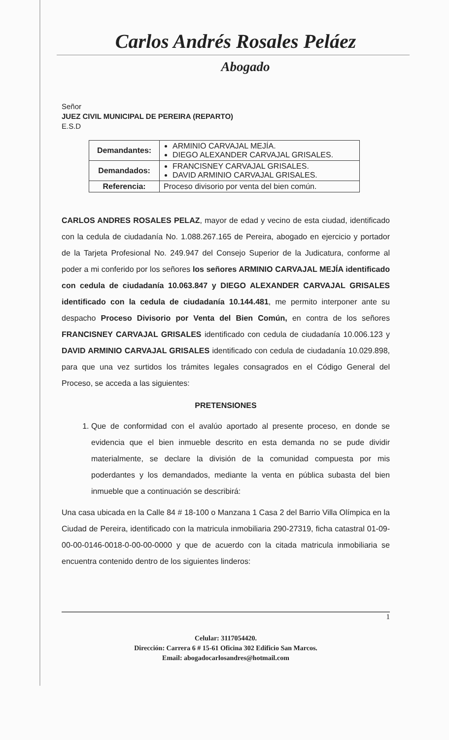Carlos Andrés Rosales Peláez
Abogado
Señor
JUEZ CIVIL MUNICIPAL DE PEREIRA (REPARTO)
E.S.D
| Demandantes: | ARMINIO CARVAJAL MEJÍA. DIEGO ALEXANDER CARVAJAL GRISALES. |
| Demandados: | FRANCISNEY CARVAJAL GRISALES. DAVID ARMINIO CARVAJAL GRISALES. |
| Referencia: | Proceso divisorio por venta del bien común. |
CARLOS ANDRES ROSALES PELAZ, mayor de edad y vecino de esta ciudad, identificado con la cedula de ciudadanía No. 1.088.267.165 de Pereira, abogado en ejercicio y portador de la Tarjeta Profesional No. 249.947 del Consejo Superior de la Judicatura, conforme al poder a mi conferido por los señores los señores ARMINIO CARVAJAL MEJÍA identificado con cedula de ciudadanía 10.063.847 y DIEGO ALEXANDER CARVAJAL GRISALES identificado con la cedula de ciudadanía 10.144.481, me permito interponer ante su despacho Proceso Divisorio por Venta del Bien Común, en contra de los señores FRANCISNEY CARVAJAL GRISALES identificado con cedula de ciudadanía 10.006.123 y DAVID ARMINIO CARVAJAL GRISALES identificado con cedula de ciudadanía 10.029.898, para que una vez surtidos los trámites legales consagrados en el Código General del Proceso, se acceda a las siguientes:
PRETENSIONES
1. Que de conformidad con el avalúo aportado al presente proceso, en donde se evidencia que el bien inmueble descrito en esta demanda no se pude dividir materialmente, se declare la división de la comunidad compuesta por mis poderdantes y los demandados, mediante la venta en pública subasta del bien inmueble que a continuación se describirá:
Una casa ubicada en la Calle 84 # 18-100 o Manzana 1 Casa 2 del Barrio Villa Olímpica en la Ciudad de Pereira, identificado con la matricula inmobiliaria 290-27319, ficha catastral 01-09-00-00-0146-0018-0-00-00-0000 y que de acuerdo con la citada matricula inmobiliaria se encuentra contenido dentro de los siguientes linderos:
1
Celular: 3117054420.
Dirección: Carrera 6 # 15-61 Oficina 302 Edificio San Marcos.
Email: abogadocarlosandres@hotmail.com